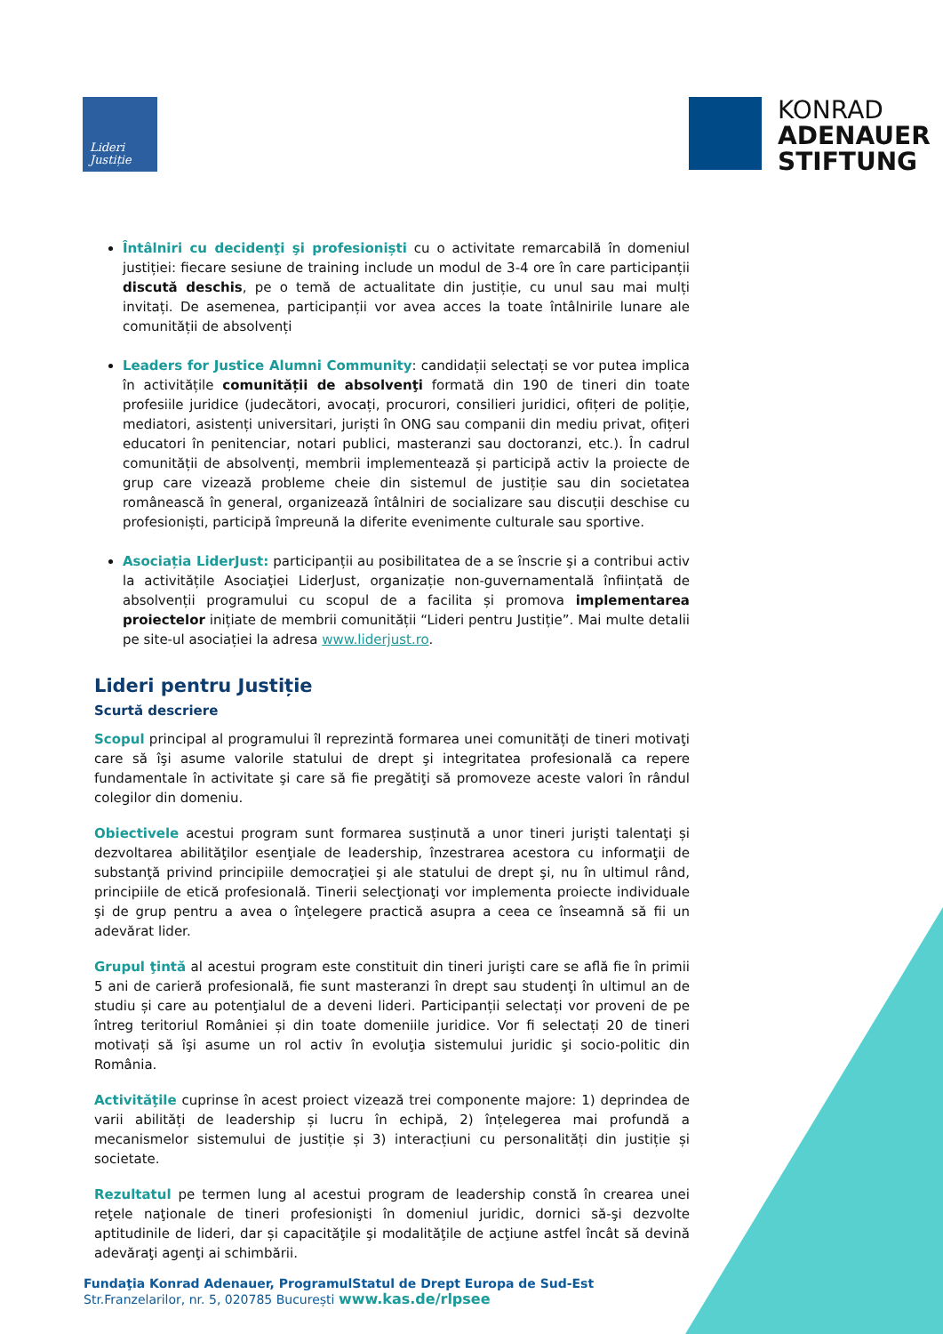Lideri
Justiție
KONRAD
ADENAUER
STIFTUNG
Întâlniri cu decidenţi şi profesioniști cu o activitate remarcabilă în domeniul justiției: fiecare sesiune de training include un modul de 3-4 ore în care participanții discută deschis, pe o temă de actualitate din justiție, cu unul sau mai mulți invitați. De asemenea, participanții vor avea acces la toate întâlnirile lunare ale comunității de absolvenți
Leaders for Justice Alumni Community: candidații selectați se vor putea implica în activitățile comunității de absolvenţi formată din 190 de tineri din toate profesiile juridice (judecători, avocați, procurori, consilieri juridici, ofițeri de poliție, mediatori, asistenți universitari, juriști în ONG sau companii din mediu privat, ofițeri educatori în penitenciar, notari publici, masteranzi sau doctoranzi, etc.). În cadrul comunității de absolvenți, membrii implementează și participă activ la proiecte de grup care vizează probleme cheie din sistemul de justiție sau din societatea românească în general, organizează întâlniri de socializare sau discuții deschise cu profesioniști, participă împreună la diferite evenimente culturale sau sportive.
Asociația LiderJust: participanții au posibilitatea de a se înscrie şi a contribui activ la activitățile Asociaţiei LiderJust, organizație non-guvernamentală înființată de absolvenții programului cu scopul de a facilita și promova implementarea proiectelor inițiate de membrii comunității “Lideri pentru Justiție”. Mai multe detalii pe site-ul asociației la adresa www.liderjust.ro.
Lideri pentru Justiție
Scurtă descriere
Scopul principal al programului îl reprezintă formarea unei comunități de tineri motivaţi care să îşi asume valorile statului de drept şi integritatea profesională ca repere fundamentale în activitate şi care să fie pregătiţi să promoveze aceste valori în rândul colegilor din domeniu.
Obiectivele acestui program sunt formarea susținută a unor tineri jurişti talentaţi și dezvoltarea abilităţilor esenţiale de leadership, înzestrarea acestora cu informaţii de substanţă privind principiile democraţiei şi ale statului de drept şi, nu în ultimul rând, principiile de etică profesională. Tinerii selecţionaţi vor implementa proiecte individuale şi de grup pentru a avea o înţelegere practică asupra a ceea ce înseamnă să fii un adevărat lider.
Grupul ţintă al acestui program este constituit din tineri jurişti care se află fie în primii 5 ani de carieră profesională, fie sunt masteranzi în drept sau studenţi în ultimul an de studiu și care au potenţialul de a deveni lideri. Participanții selectați vor proveni de pe întreg teritoriul României și din toate domeniile juridice. Vor fi selectați 20 de tineri motivați să îşi asume un rol activ în evoluţia sistemului juridic şi socio-politic din România.
Activităţile cuprinse în acest proiect vizează trei componente majore: 1) deprindea de varii abilități de leadership și lucru în echipă, 2) înțelegerea mai profundă a mecanismelor sistemului de justiție și 3) interacțiuni cu personalități din justiție și societate.
Rezultatul pe termen lung al acestui program de leadership constă în crearea unei reţele naţionale de tineri profesionişti în domeniul juridic, dornici să-şi dezvolte aptitudinile de lideri, dar și capacităţile şi modalităţile de acţiune astfel încât să devină adevăraţi agenţi ai schimbării.
Fundaţia Konrad Adenauer, ProgramulStatul de Drept Europa de Sud-Est
Str.Franzelarilor, nr. 5, 020785 București www.kas.de/rlpsee